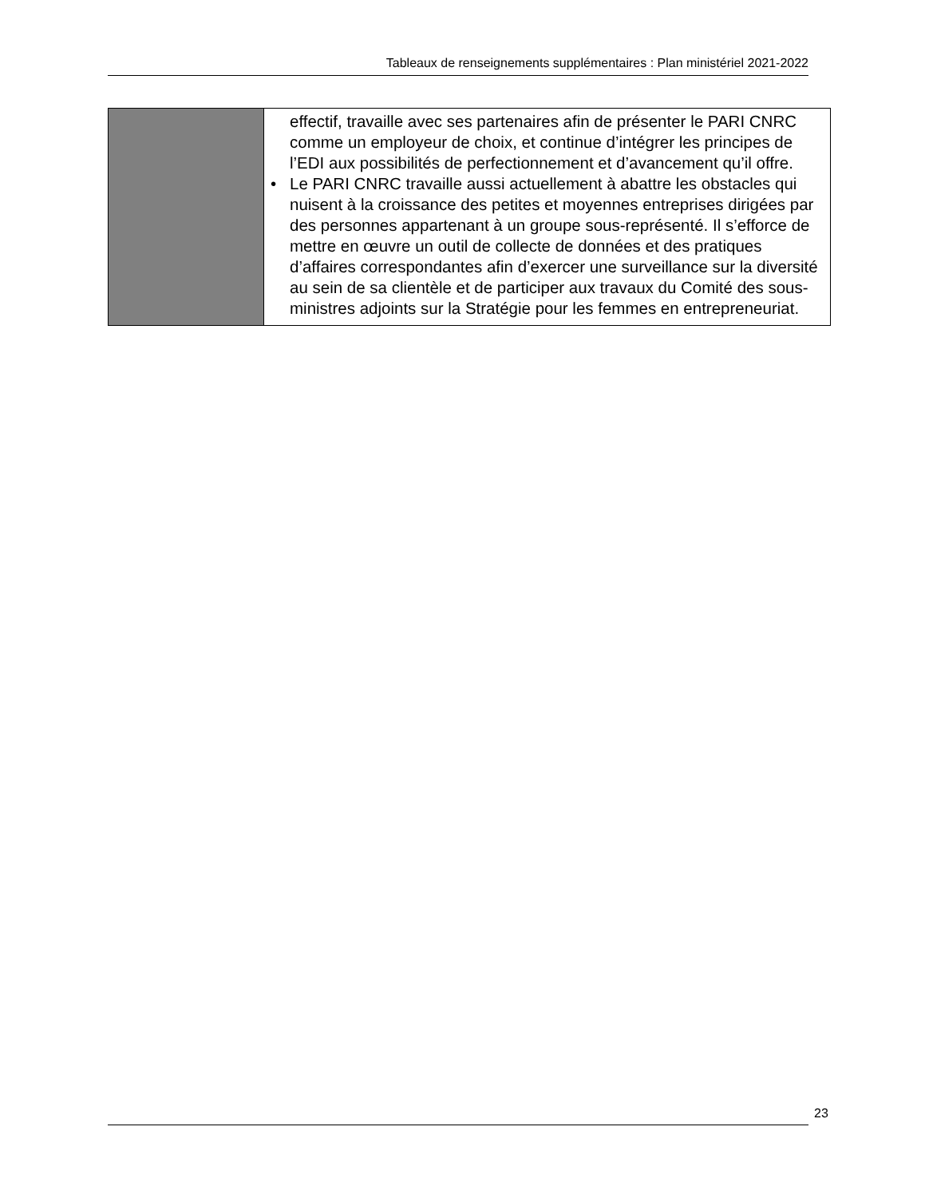Tableaux de renseignements supplémentaires : Plan ministériel 2021-2022
| | effectif, travaille avec ses partenaires afin de présenter le PARI CNRC comme un employeur de choix, et continue d’intégrer les principes de l’EDI aux possibilités de perfectionnement et d’avancement qu’il offre. • Le PARI CNRC travaille aussi actuellement à abattre les obstacles qui nuisent à la croissance des petites et moyennes entreprises dirigées par des personnes appartenant à un groupe sous-représenté. Il s’efforce de mettre en œuvre un outil de collecte de données et des pratiques d’affaires correspondantes afin d’exercer une surveillance sur la diversité au sein de sa clientèle et de participer aux travaux du Comité des sous-ministres adjoints sur la Stratégie pour les femmes en entrepreneuriat. |
23